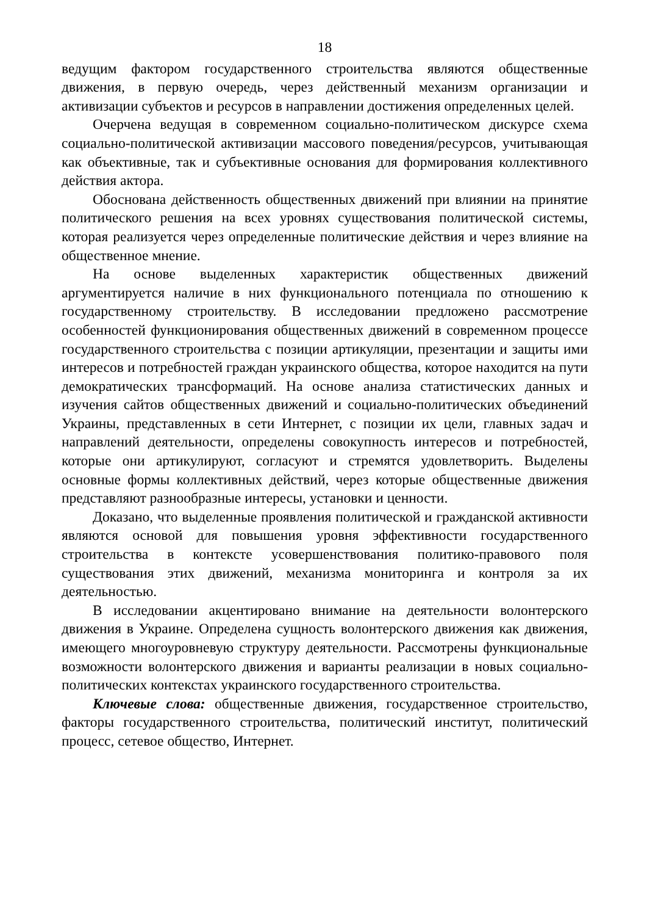18
ведущим фактором государственного строительства являются общественные движения, в первую очередь, через действенный механизм организации и активизации субъектов и ресурсов в направлении достижения определенных целей.
Очерчена ведущая в современном социально-политическом дискурсе схема социально-политической активизации массового поведения/ресурсов, учитывающая как объективные, так и субъективные основания для формирования коллективного действия актора.
Обоснована действенность общественных движений при влиянии на принятие политического решения на всех уровнях существования политической системы, которая реализуется через определенные политические действия и через влияние на общественное мнение.
На основе выделенных характеристик общественных движений аргументируется наличие в них функционального потенциала по отношению к государственному строительству. В исследовании предложено рассмотрение особенностей функционирования общественных движений в современном процессе государственного строительства с позиции артикуляции, презентации и защиты ими интересов и потребностей граждан украинского общества, которое находится на пути демократических трансформаций. На основе анализа статистических данных и изучения сайтов общественных движений и социально-политических объединений Украины, представленных в сети Интернет, с позиции их цели, главных задач и направлений деятельности, определены совокупность интересов и потребностей, которые они артикулируют, согласуют и стремятся удовлетворить. Выделены основные формы коллективных действий, через которые общественные движения представляют разнообразные интересы, установки и ценности.
Доказано, что выделенные проявления политической и гражданской активности являются основой для повышения уровня эффективности государственного строительства в контексте усовершенствования политико-правового поля существования этих движений, механизма мониторинга и контроля за их деятельностью.
В исследовании акцентировано внимание на деятельности волонтерского движения в Украине. Определена сущность волонтерского движения как движения, имеющего многоуровневую структуру деятельности. Рассмотрены функциональные возможности волонтерского движения и варианты реализации в новых социально-политических контекстах украинского государственного строительства.
Ключевые слова: общественные движения, государственное строительство, факторы государственного строительства, политический институт, политический процесс, сетевое общество, Интернет.